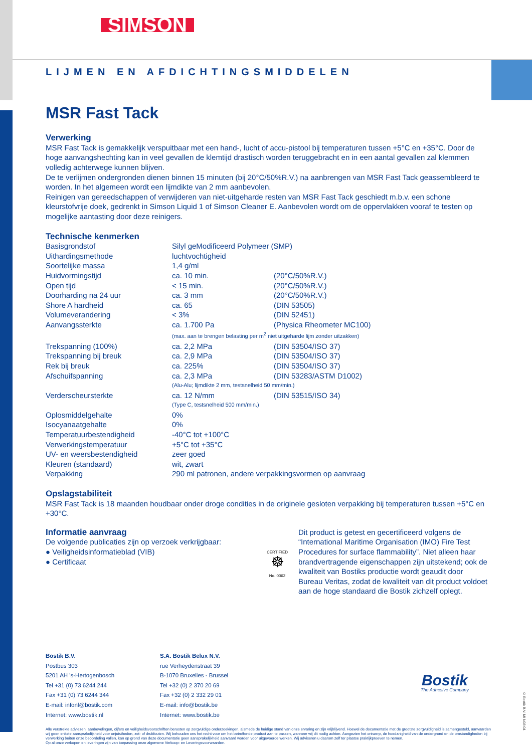SIMSON
LIJMEN EN AFDICHTINGSMIDDELEN
MSR Fast Tack
Verwerking
MSR Fast Tack is gemakkelijk verspuitbaar met een hand-, lucht of accu-pistool bij temperaturen tussen +5°C en +35°C. Door de hoge aanvangshechting kan in veel gevallen de klemtijd drastisch worden teruggebracht en in een aantal gevallen zal klemmen volledig achterwege kunnen blijven.
De te verlijmen ondergronden dienen binnen 15 minuten (bij 20°C/50%R.V.) na aanbrengen van MSR Fast Tack geassembleerd te worden. In het algemeen wordt een lijmdikte van 2 mm aanbevolen.
Reinigen van gereedschappen of verwijderen van niet-uitgeharde resten van MSR Fast Tack geschiedt m.b.v. een schone kleurstofvrije doek, gedrenkt in Simson Liquid 1 of Simson Cleaner E. Aanbevolen wordt om de oppervlakken vooraf te testen op mogelijke aantasting door deze reinigers.
Technische kenmerken
| Basisgrondstof | Silyl geModificeerd Polymeer (SMP) | |
| Uithardingsmethode | luchtvochtigheid | |
| Soortelijke massa | 1,4 g/ml | |
| Huidvormingstijd | ca. 10 min. | (20°C/50%R.V.) |
| Open tijd | < 15 min. | (20°C/50%R.V.) |
| Doorharding na 24 uur | ca. 3 mm | (20°C/50%R.V.) |
| Shore A hardheid | ca. 65 | (DIN 53505) |
| Volumeverandering | < 3% | (DIN 52451) |
| Aanvangssterkte | ca. 1.700 Pa | (Physica Rheometer MC100) |
| | (max. aan te brengen belasting per m<sup>2</sup> niet uitgeharde lijm zonder uitzakken) | |
| Trekspanning (100%) | ca. 2,2 MPa | (DIN 53504/ISO 37) |
| Trekspanning bij breuk | ca. 2,9 MPa | (DIN 53504/ISO 37) |
| Rek bij breuk | ca. 225% | (DIN 53504/ISO 37) |
| Afschuifspanning | ca. 2,3 MPa | (DIN 53283/ASTM D1002) |
| | (Alu-Alu; lijmdikte 2 mm, testsnelheid 50 mm/min.) | |
| Verderscheursterkte | ca. 12 N/mm | (DIN 53515/ISO 34) |
| | (Type C, testsnelheid 500 mm/min.) | |
| Oplosmiddelgehalte | 0% | |
| Isocyanaatgehalte | 0% | |
| Temperatuurbestendigheid | -40°C tot +100°C | |
| Verwerkingstemperatuur | +5°C tot +35°C | |
| UV- en weersbestendigheid | zeer goed | |
| Kleuren (standaard) | wit, zwart | |
| Verpakking | 290 ml patronen, andere verpakkingsvormen op aanvraag | |
Opslagstabiliteit
MSR Fast Tack is 18 maanden houdbaar onder droge condities in de originele gesloten verpakking bij temperaturen tussen +5°C en +30°C.
Informatie aanvraag
De volgende publicaties zijn op verzoek verkrijgbaar:
● Veiligheidsinformatieblad (VIB)
● Certificaat
CERTIFIED
☸
No. 0062
Dit product is getest en gecertificeerd volgens de “International Maritime Organisation (IMO) Fire Test Procedures for surface flammability”. Niet alleen haar brandvertragende eigenschappen zijn uitstekend; ook de kwaliteit van Bostiks productie wordt geaudit door Bureau Veritas, zodat de kwaliteit van dit product voldoet aan de hoge standaard die Bostik zichzelf oplegt.
Bostik B.V.
Postbus 303
5201 AH 's-Hertogenbosch
Tel +31 (0) 73 6244 244
Fax +31 (0) 73 6244 344
E-mail: infonl@bostik.com
Internet: www.bostik.nl
S.A. Bostik Belux N.V.
rue Verheydenstraat 39
B-1070 Bruxelles - Brussel
Tel +32 (0) 2 370 20 69
Fax +32 (0) 2 332 29 01
E-mail: info@bostik.be
Internet: www.bostik.be
Bostik
The Adhesive Company
Alle verstrekte adviezen, aanbevelingen, cijfers en veiligheidsvoorschriften berusten op zorgvuldige onderzoekingen, alsmede de huidige stand van onze ervaring en zijn vrijblijvend. Hoewel de documentatie met de grootste zorgvuldigheid is samengesteld, aanvaarden wij geen enkele aansprakelijkheid voor onjuistheden, zet- of drukfouten. Wij behouden ons het recht voor om het betreffende product aan te passen, wanneer wij dit nodig achten. Aangezien het ontwerp, de hoedanigheid van de ondergrond en de omstandigheden bij verwerking buiten onze beoordeling vallen, kan op grond van deze documentatie geen aansprakelijkheid aanvaard worden voor uitgevoerde werken. Wij adviseren u daarom zelf ter plaatse praktijkproeven te nemen.
Op al onze verkopen en leveringen zijn van toepassing onze algemene Verkoop- en Leveringsvoorwaarden.
© Bostik B.V. MI N08 04